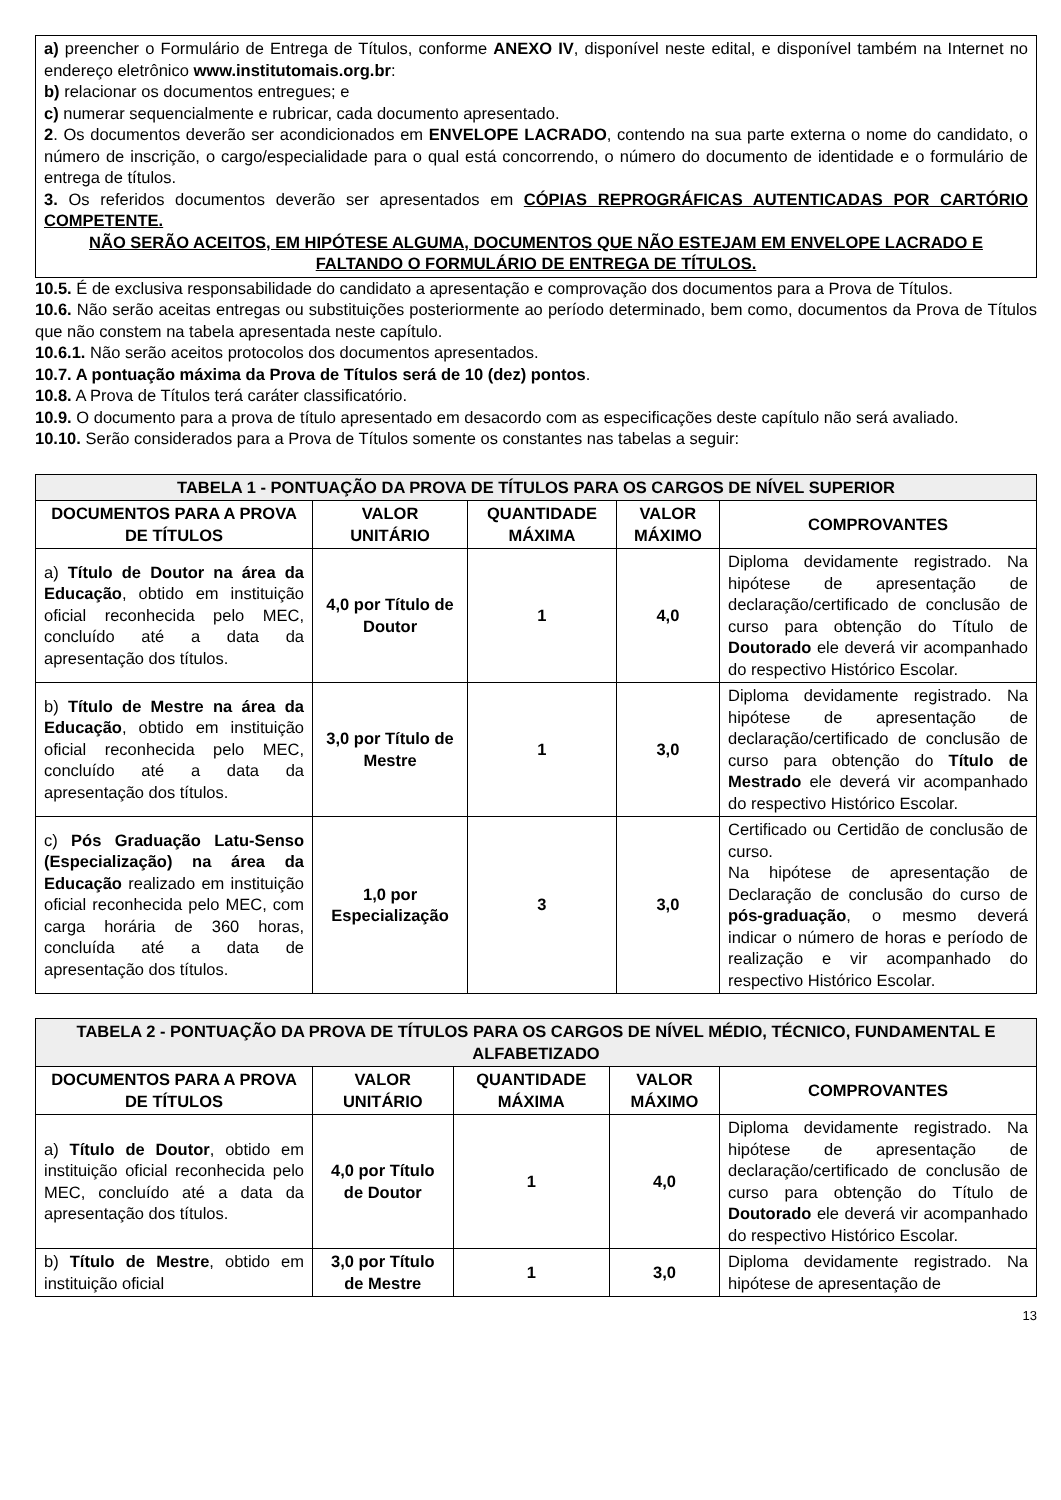a) preencher o Formulário de Entrega de Títulos, conforme ANEXO IV, disponível neste edital, e disponível também na Internet no endereço eletrônico www.institutomais.org.br:
b) relacionar os documentos entregues; e
c) numerar sequencialmente e rubricar, cada documento apresentado.
2. Os documentos deverão ser acondicionados em ENVELOPE LACRADO, contendo na sua parte externa o nome do candidato, o número de inscrição, o cargo/especialidade para o qual está concorrendo, o número do documento de identidade e o formulário de entrega de títulos.
3. Os referidos documentos deverão ser apresentados em CÓPIAS REPROGRÁFICAS AUTENTICADAS POR CARTÓRIO COMPETENTE.
NÃO SERÃO ACEITOS, EM HIPÓTESE ALGUMA, DOCUMENTOS QUE NÃO ESTEJAM EM ENVELOPE LACRADO E FALTANDO O FORMULÁRIO DE ENTREGA DE TÍTULOS.
10.5. É de exclusiva responsabilidade do candidato a apresentação e comprovação dos documentos para a Prova de Títulos.
10.6. Não serão aceitas entregas ou substituições posteriormente ao período determinado, bem como, documentos da Prova de Títulos que não constem na tabela apresentada neste capítulo.
10.6.1. Não serão aceitos protocolos dos documentos apresentados.
10.7. A pontuação máxima da Prova de Títulos será de 10 (dez) pontos.
10.8. A Prova de Títulos terá caráter classificatório.
10.9. O documento para a prova de título apresentado em desacordo com as especificações deste capítulo não será avaliado.
10.10. Serão considerados para a Prova de Títulos somente os constantes nas tabelas a seguir:
| TABELA 1 - PONTUAÇÃO DA PROVA DE TÍTULOS PARA OS CARGOS DE NÍVEL SUPERIOR | | | | |
| --- | --- | --- | --- | --- |
| DOCUMENTOS PARA A PROVA DE TÍTULOS | VALOR UNITÁRIO | QUANTIDADE MÁXIMA | VALOR MÁXIMO | COMPROVANTES |
| a) Título de Doutor na área da Educação , obtido em instituição oficial reconhecida pelo MEC, concluído até a data da apresentação dos títulos. | 4,0 por Título de Doutor | 1 | 4,0 | Diploma devidamente registrado. Na hipótese de apresentação de declaração/certificado de conclusão de curso para obtenção do Título de Doutorado ele deverá vir acompanhado do respectivo Histórico Escolar. |
| b) Título de Mestre na área da Educação , obtido em instituição oficial reconhecida pelo MEC, concluído até a data da apresentação dos títulos. | 3,0 por Título de Mestre | 1 | 3,0 | Diploma devidamente registrado. Na hipótese de apresentação de declaração/certificado de conclusão de curso para obtenção do Título de Mestrado ele deverá vir acompanhado do respectivo Histórico Escolar. |
| c) Pós Graduação Latu-Senso (Especialização) na área da Educação realizado em instituição oficial reconhecida pelo MEC, com carga horária de 360 horas, concluída até a data de apresentação dos títulos. | 1,0 por Especialização | 3 | 3,0 | Certificado ou Certidão de conclusão de curso. Na hipótese de apresentação de Declaração de conclusão do curso de pós-graduação , o mesmo deverá indicar o número de horas e período de realização e vir acompanhado do respectivo Histórico Escolar. |
| TABELA 2 - PONTUAÇÃO DA PROVA DE TÍTULOS PARA OS CARGOS DE NÍVEL MÉDIO, TÉCNICO, FUNDAMENTAL E ALFABETIZADO | | | | |
| --- | --- | --- | --- | --- |
| DOCUMENTOS PARA A PROVA DE TÍTULOS | VALOR UNITÁRIO | QUANTIDADE MÁXIMA | VALOR MÁXIMO | COMPROVANTES |
| a) Título de Doutor , obtido em instituição oficial reconhecida pelo MEC, concluído até a data da apresentação dos títulos. | 4,0 por Título de Doutor | 1 | 4,0 | Diploma devidamente registrado. Na hipótese de apresentação de declaração/certificado de conclusão de curso para obtenção do Título de Doutorado ele deverá vir acompanhado do respectivo Histórico Escolar. |
| b) Título de Mestre , obtido em instituição oficial | 3,0 por Título de Mestre | 1 | 3,0 | Diploma devidamente registrado. Na hipótese de apresentação de |
13